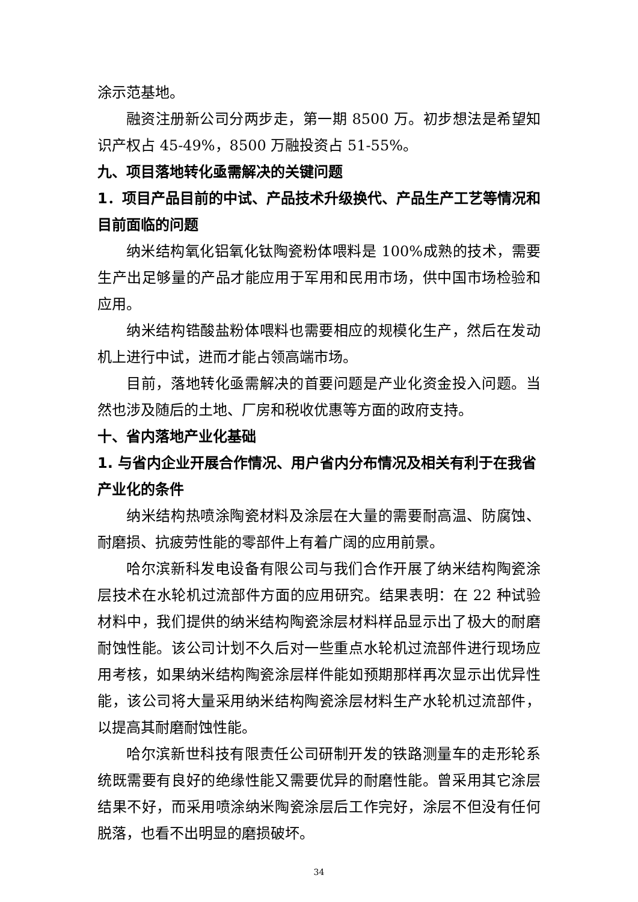涂示范基地。
融资注册新公司分两步走，第一期 8500 万。初步想法是希望知识产权占 45-49%，8500 万融投资占 51-55%。
九、项目落地转化亟需解决的关键问题
1．项目产品目前的中试、产品技术升级换代、产品生产工艺等情况和目前面临的问题
纳米结构氧化铝氧化钛陶瓷粉体喂料是 100%成熟的技术，需要生产出足够量的产品才能应用于军用和民用市场，供中国市场检验和应用。
纳米结构锆酸盐粉体喂料也需要相应的规模化生产，然后在发动机上进行中试，进而才能占领高端市场。
目前，落地转化亟需解决的首要问题是产业化资金投入问题。当然也涉及随后的土地、厂房和税收优惠等方面的政府支持。
十、省内落地产业化基础
1. 与省内企业开展合作情况、用户省内分布情况及相关有利于在我省产业化的条件
纳米结构热喷涂陶瓷材料及涂层在大量的需要耐高温、防腐蚀、耐磨损、抗疲劳性能的零部件上有着广阔的应用前景。
哈尔滨新科发电设备有限公司与我们合作开展了纳米结构陶瓷涂层技术在水轮机过流部件方面的应用研究。结果表明：在 22 种试验材料中，我们提供的纳米结构陶瓷涂层材料样品显示出了极大的耐磨耐蚀性能。该公司计划不久后对一些重点水轮机过流部件进行现场应用考核，如果纳米结构陶瓷涂层样件能如预期那样再次显示出优异性能，该公司将大量采用纳米结构陶瓷涂层材料生产水轮机过流部件，以提高其耐磨耐蚀性能。
哈尔滨新世科技有限责任公司研制开发的铁路测量车的走形轮系统既需要有良好的绝缘性能又需要优异的耐磨性能。曾采用其它涂层结果不好，而采用喷涂纳米陶瓷涂层后工作完好，涂层不但没有任何脱落，也看不出明显的磨损破坏。
34